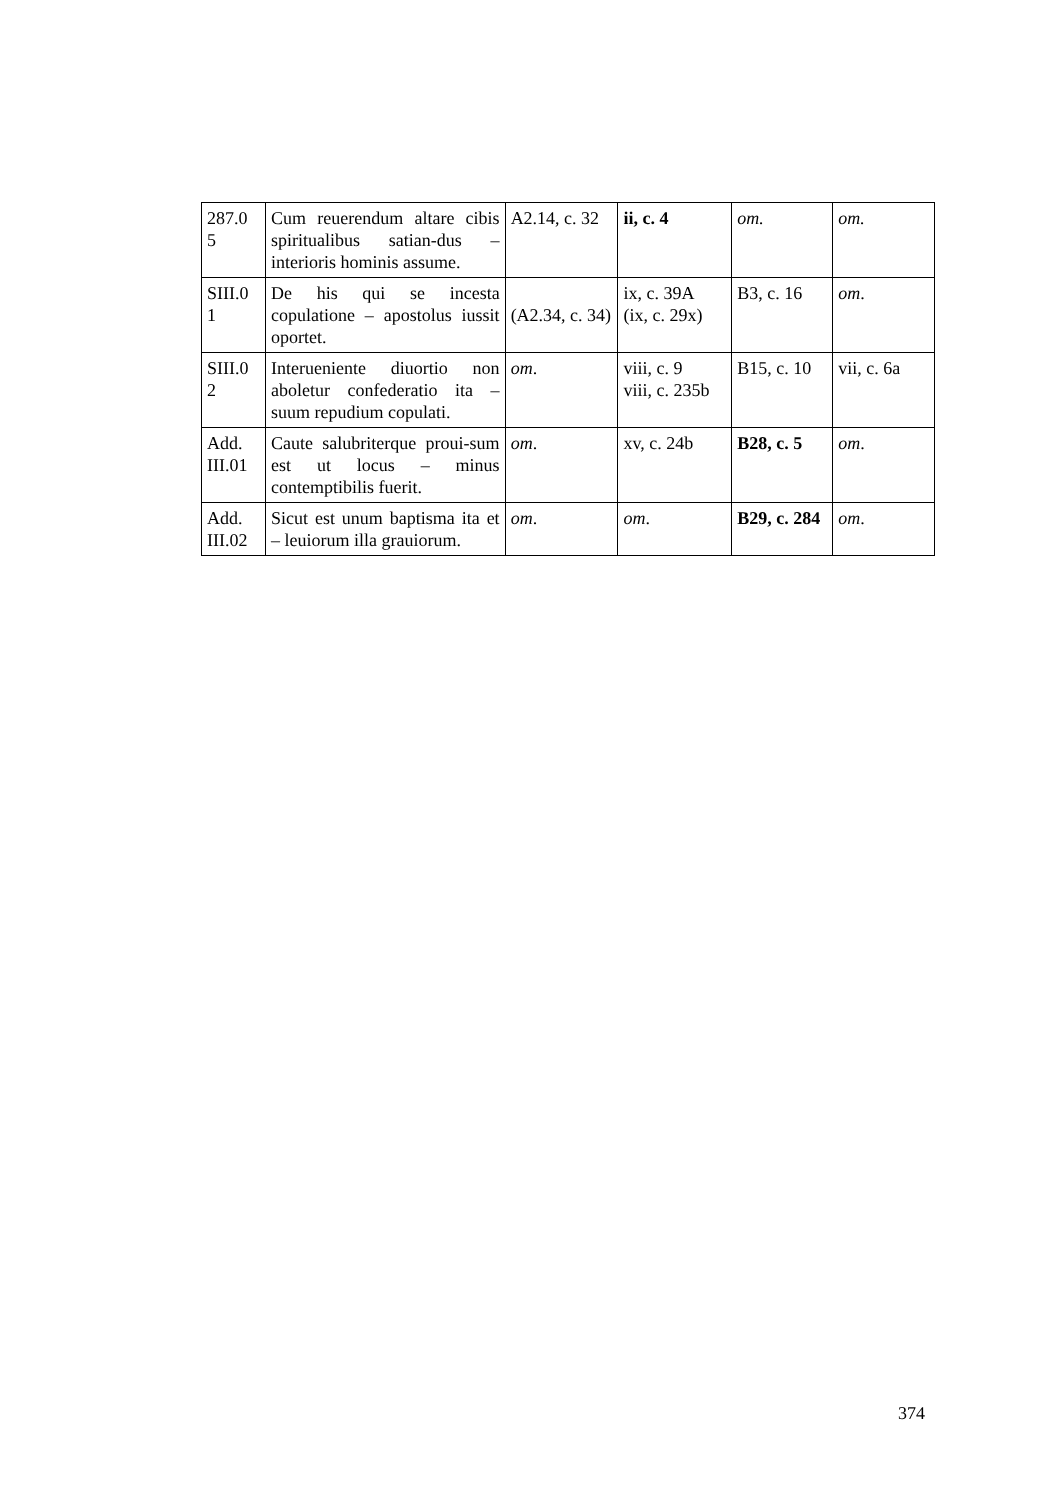| 287.0 5 | Cum reuerendum altare cibis spiritualibus satian-dus – interioris hominis assume. | A2.14, c. 32 | ii, c. 4 | om. | om. |
| SIII.0 1 | De his qui se incesta copulatione – apostolus iussit oportet. | (A2.34, c. 34) | ix, c. 39A (ix, c. 29x) | B3, c. 16 | om . |
| SIII.0 2 | Interueniente diuortio non aboletur confederatio ita – suum repudium copulati. | om . | viii, c. 9 viii, c. 235b | B15, c. 10 | vii, c. 6a |
| Add. III.01 | Caute salubriterque proui-sum est ut locus – minus contemptibilis fuerit. | om . | xv, c. 24b | B28, c. 5 | om . |
| Add. III.02 | Sicut est unum baptisma ita et – leuiorum illa grauiorum. | om . | om . | B29, c. 284 | om . |
374